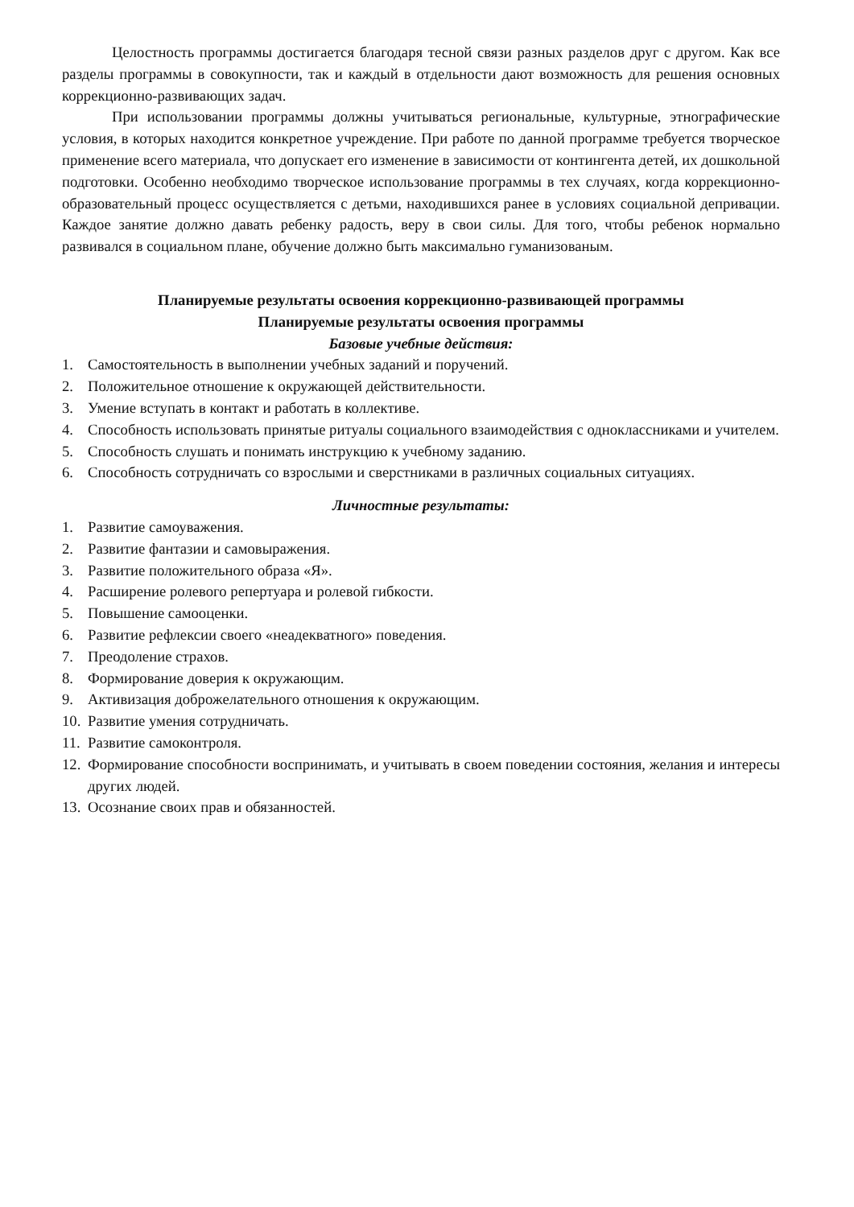Целостность программы достигается благодаря тесной связи разных разделов друг с другом. Как все разделы программы в совокупности, так и каждый в отдельности дают возможность для решения основных коррекционно-развивающих задач.
При использовании программы должны учитываться региональные, культурные, этнографические условия, в которых находится конкретное учреждение. При работе по данной программе требуется творческое применение всего материала, что допускает его изменение в зависимости от контингента детей, их дошкольной подготовки. Особенно необходимо творческое использование программы в тех случаях, когда коррекционно-образовательный процесс осуществляется с детьми, находившихся ранее в условиях социальной депривации. Каждое занятие должно давать ребенку радость, веру в свои силы. Для того, чтобы ребенок нормально развивался в социальном плане, обучение должно быть максимально гуманизованым.
Планируемые результаты освоения коррекционно-развивающей программы
Планируемые результаты освоения программы
Базовые учебные действия:
1. Самостоятельность в выполнении учебных заданий и поручений.
2. Положительное отношение к окружающей действительности.
3. Умение вступать в контакт и работать в коллективе.
4. Способность использовать принятые ритуалы социального взаимодействия с одноклассниками и учителем.
5. Способность слушать и понимать инструкцию к учебному заданию.
6. Способность сотрудничать со взрослыми и сверстниками в различных социальных ситуациях.
Личностные результаты:
1. Развитие самоуважения.
2. Развитие фантазии и самовыражения.
3. Развитие положительного образа «Я».
4. Расширение ролевого репертуара и ролевой гибкости.
5. Повышение самооценки.
6. Развитие рефлексии своего «неадекватного» поведения.
7. Преодоление страхов.
8. Формирование доверия к окружающим.
9. Активизация доброжелательного отношения к окружающим.
10. Развитие умения сотрудничать.
11. Развитие самоконтроля.
12. Формирование способности воспринимать, и учитывать в своем поведении состояния, желания и интересы других людей.
13. Осознание своих прав и обязанностей.